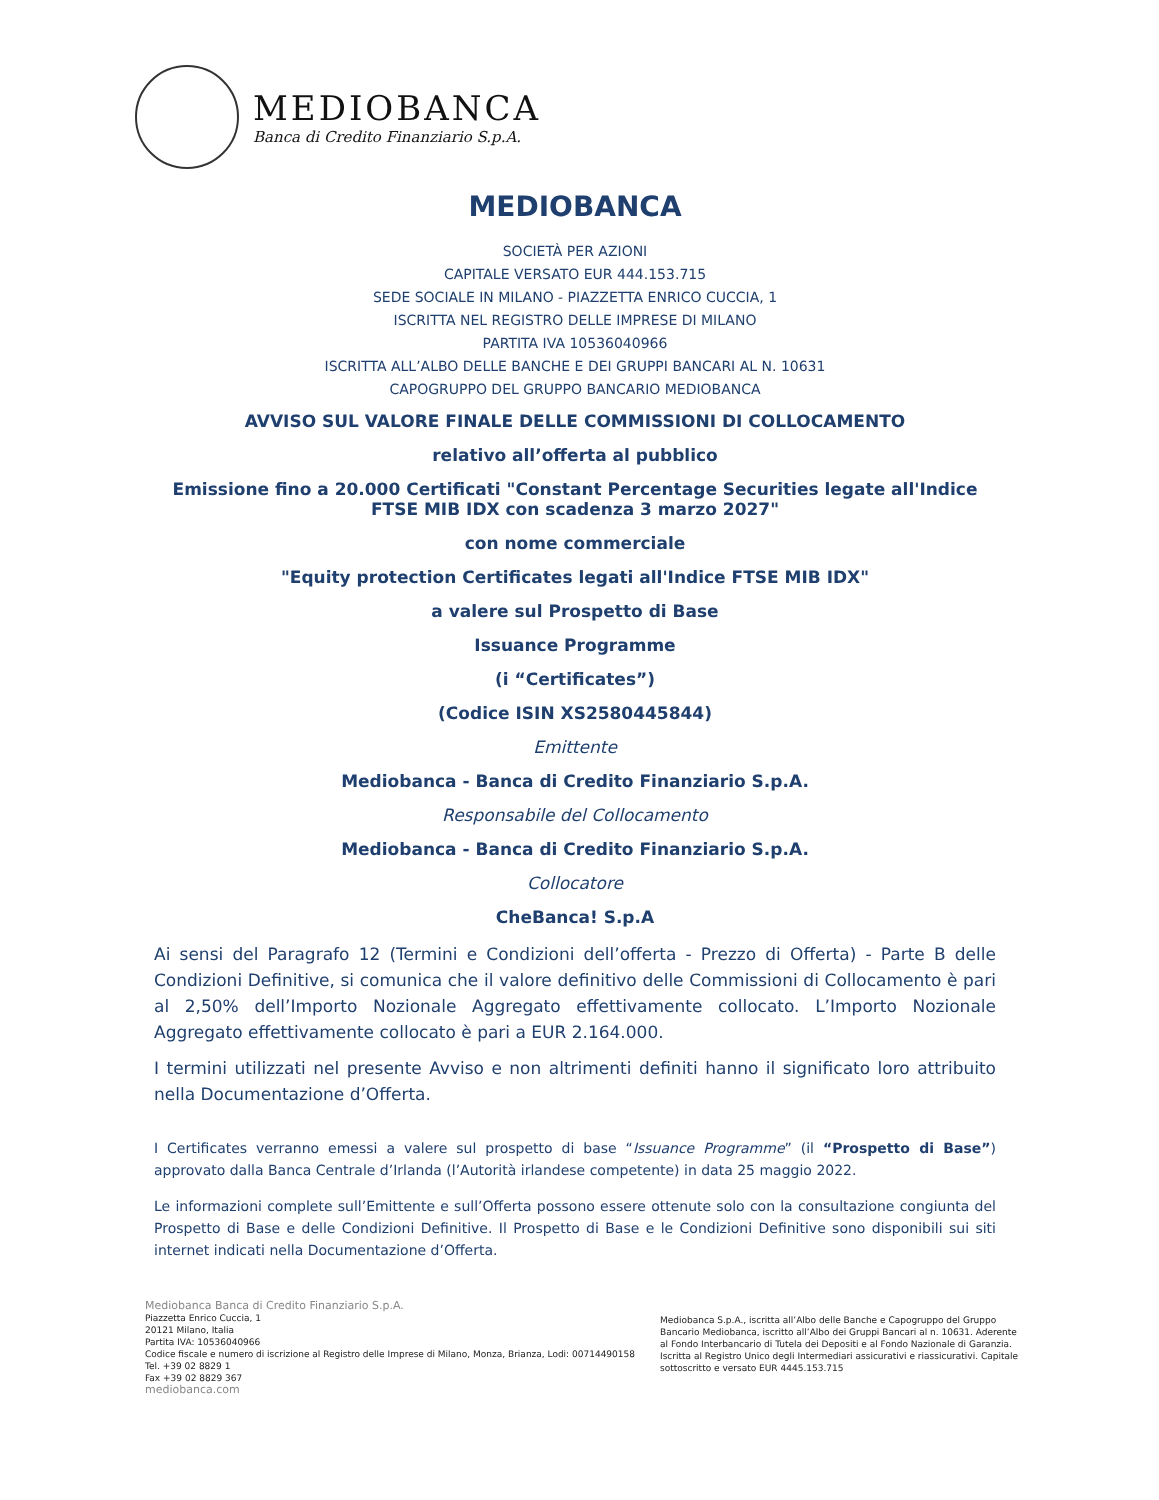MEDIOBANCA
Banca di Credito Finanziario S.p.A.
MEDIOBANCA
SOCIETÀ PER AZIONI
CAPITALE VERSATO EUR 444.153.715
SEDE SOCIALE IN MILANO - PIAZZETTA ENRICO CUCCIA, 1
ISCRITTA NEL REGISTRO DELLE IMPRESE DI MILANO
PARTITA IVA 10536040966
ISCRITTA ALL’ALBO DELLE BANCHE E DEI GRUPPI BANCARI AL N. 10631
CAPOGRUPPO DEL GRUPPO BANCARIO MEDIOBANCA
AVVISO SUL VALORE FINALE DELLE COMMISSIONI DI COLLOCAMENTO
relativo all’offerta al pubblico
Emissione fino a 20.000 Certificati "Constant Percentage Securities legate all'Indice FTSE MIB IDX con scadenza 3 marzo 2027"
con nome commerciale
"Equity protection Certificates legati all'Indice FTSE MIB IDX"
a valere sul Prospetto di Base
Issuance Programme
(i “Certificates”)
(Codice ISIN XS2580445844)
Emittente
Mediobanca - Banca di Credito Finanziario S.p.A.
Responsabile del Collocamento
Mediobanca - Banca di Credito Finanziario S.p.A.
Collocatore
CheBanca! S.p.A
Ai sensi del Paragrafo 12 (Termini e Condizioni dell’offerta - Prezzo di Offerta) - Parte B delle Condizioni Definitive, si comunica che il valore definitivo delle Commissioni di Collocamento è pari al 2,50% dell’Importo Nozionale Aggregato effettivamente collocato. L’Importo Nozionale Aggregato effettivamente collocato è pari a EUR 2.164.000.
I termini utilizzati nel presente Avviso e non altrimenti definiti hanno il significato loro attribuito nella Documentazione d’Offerta.
I Certificates verranno emessi a valere sul prospetto di base “Issuance Programme” (il “Prospetto di Base”) approvato dalla Banca Centrale d’Irlanda (l’Autorità irlandese competente) in data 25 maggio 2022.
Le informazioni complete sull’Emittente e sull’Offerta possono essere ottenute solo con la consultazione congiunta del Prospetto di Base e delle Condizioni Definitive. Il Prospetto di Base e le Condizioni Definitive sono disponibili sui siti internet indicati nella Documentazione d’Offerta.
Mediobanca Banca di Credito Finanziario S.p.A.
Piazzetta Enrico Cuccia, 1
20121 Milano, Italia
Partita IVA: 10536040966
Codice fiscale e numero di iscrizione al Registro delle Imprese di Milano, Monza, Brianza, Lodi: 00714490158
Tel. +39 02 8829 1
Fax +39 02 8829 367
mediobanca.com
Mediobanca S.p.A., iscritta all’Albo delle Banche e Capogruppo del Gruppo Bancario Mediobanca, iscritto all’Albo dei Gruppi Bancari al n. 10631. Aderente al Fondo Interbancario di Tutela dei Depositi e al Fondo Nazionale di Garanzia. Iscritta al Registro Unico degli Intermediari assicurativi e riassicurativi. Capitale sottoscritto e versato EUR 4445.153.715